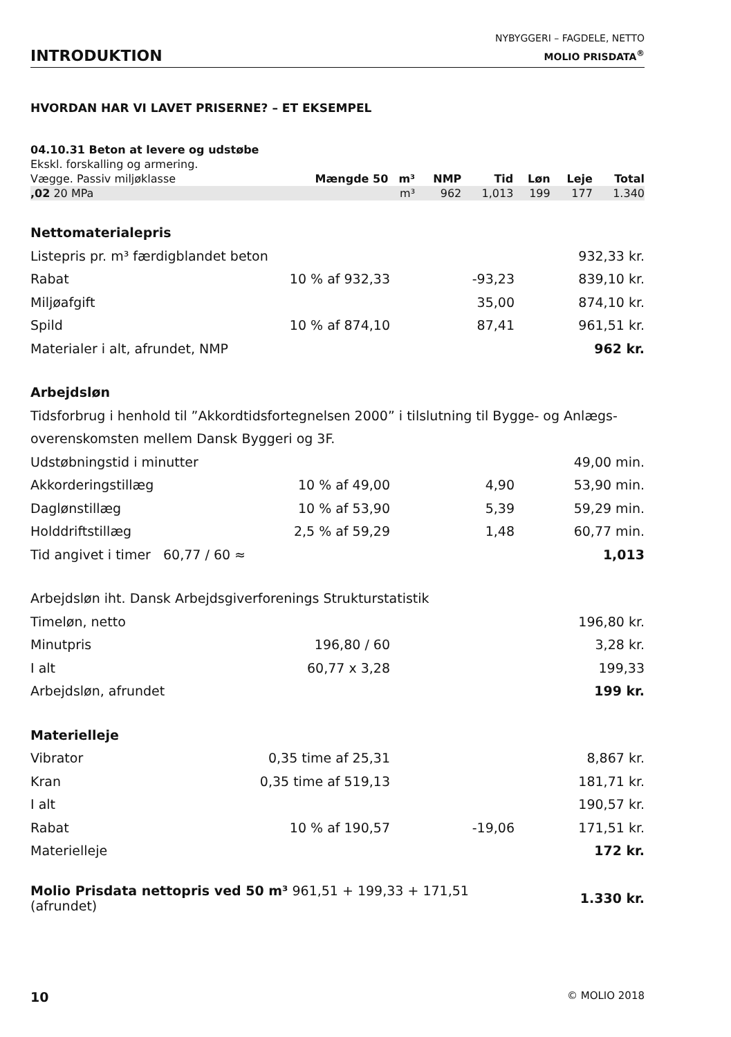INTRODUKTION
NYBYGGERI – FAGDELE, NETTO
MOLIO PRISDATA<sup>®</sup>
HVORDAN HAR VI LAVET PRISERNE? – ET EKSEMPEL
| 04.10.31 Beton at levere og udstøbe | | | | | | | |
| Ekskl. forskalling og armering. | | | | | | | |
| Vægge. Passiv miljøklasse | Mængde 50 | m³ | NMP | Tid | Løn | Leje | Total |
| ,02 20 MPa | | m³ | 962 | 1,013 | 199 | 177 | 1.340 |
| Nettomaterialepris | | | |
| Listepris pr. m³ færdigblandet beton | | | 932,33 kr. |
| Rabat | 10 % af 932,33 | -93,23 | 839,10 kr. |
| Miljøafgift | | 35,00 | 874,10 kr. |
| Spild | 10 % af 874,10 | 87,41 | 961,51 kr. |
| Materialer i alt, afrundet, NMP | | | 962 kr. |
| Arbejdsløn | | | |
| Tidsforbrug i henhold til ”Akkordtidsfortegnelsen 2000” i tilslutning til Bygge- og Anlægs- | | | |
| overenskomsten mellem Dansk Byggeri og 3F. | | | |
| Udstøbningstid i minutter | | | 49,00 min. |
| Akkorderingstillæg | 10 % af 49,00 | 4,90 | 53,90 min. |
| Dagløn­stillæg | 10 % af 53,90 | 5,39 | 59,29 min. |
| Holddriftstillæg | 2,5 % af 59,29 | 1,48 | 60,77 min. |
| Tid angivet i timer 60,77 / 60 ≈ | | | 1,013 |
| Arbejdsløn iht. Dansk Arbejdsgiverforenings Strukturstatistik | | | |
| Timeløn, netto | | | 196,80 kr. |
| Minutpris | 196,80 / 60 | | 3,28 kr. |
| I alt | 60,77 x 3,28 | | 199,33 |
| Arbejdsløn, afrundet | | | 199 kr. |
| Materielleje | | | |
| Vibrator | 0,35 time af 25,31 | | 8,867 kr. |
| Kran | 0,35 time af 519,13 | | 181,71 kr. |
| I alt | | | 190,57 kr. |
| Rabat | 10 % af 190,57 | -19,06 | 171,51 kr. |
| Materielleje | | | 172 kr. |
| Molio Prisdata nettopris ved 50 m³ 961,51 + 199,33 + 171,51 (afrundet) | | | 1.330 kr. |
10 © MOLIO 2018